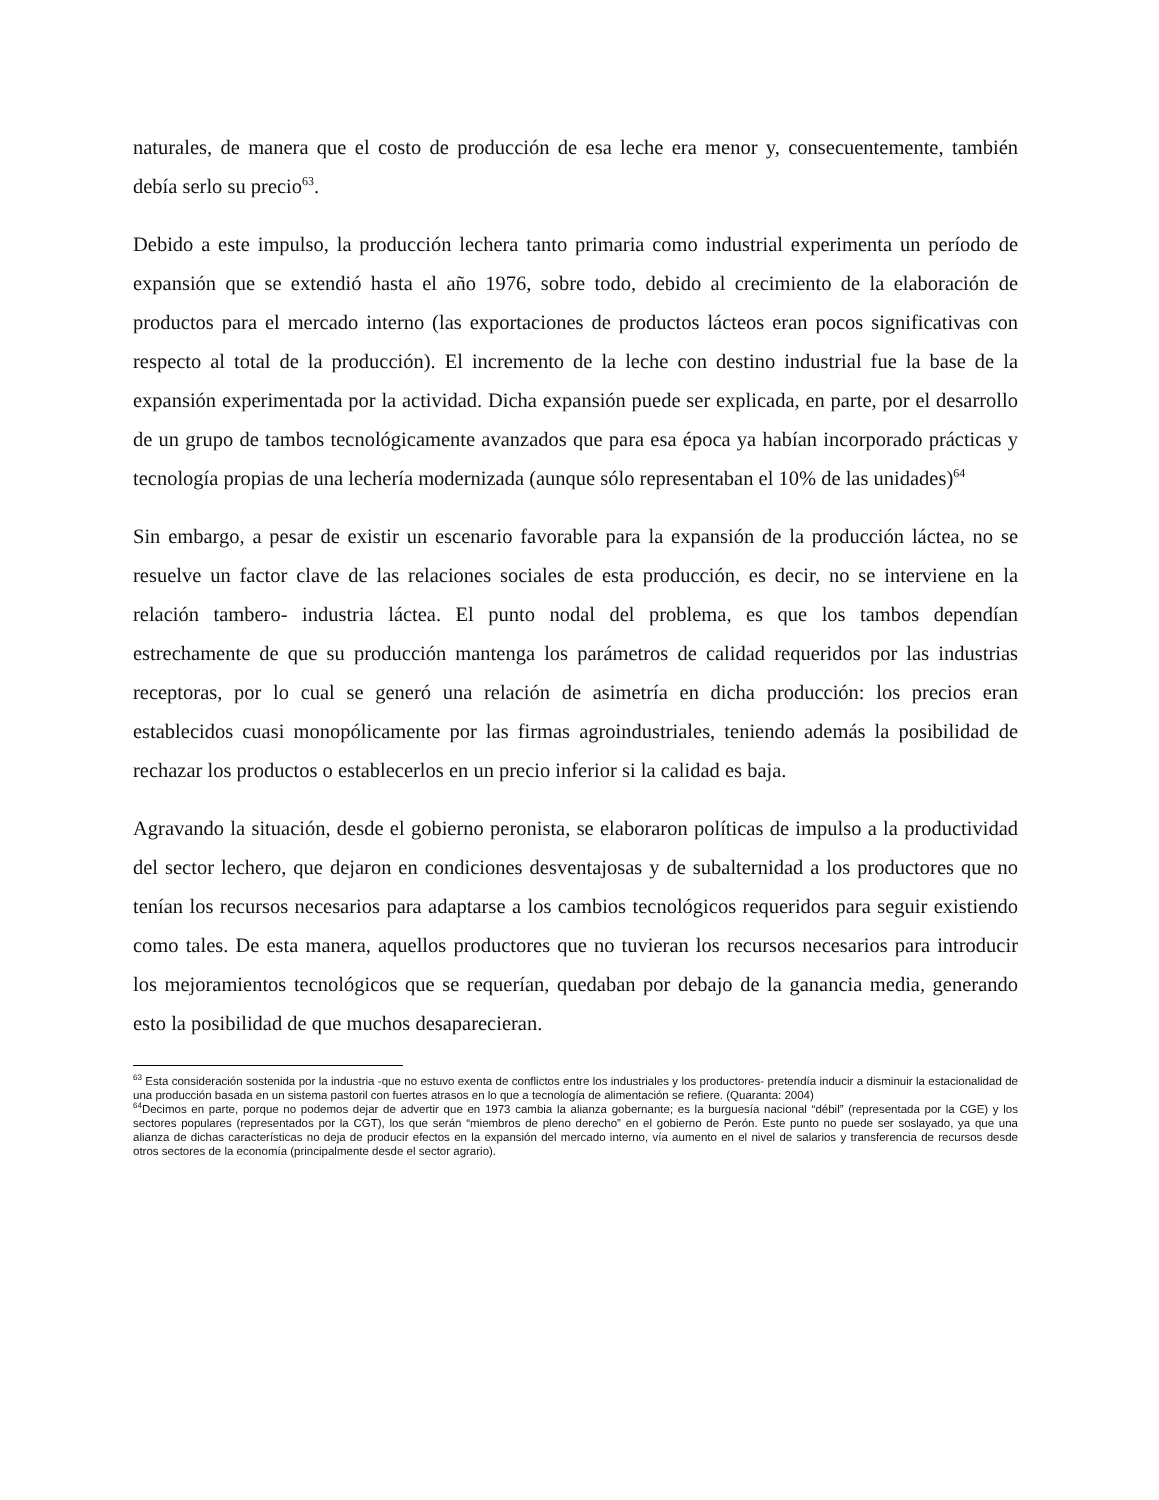naturales, de manera que el costo de producción de esa leche era menor y, consecuentemente, también debía serlo su precio<sup>63</sup>.
Debido a este impulso, la producción lechera tanto primaria como industrial experimenta un período de expansión que se extendió hasta el año 1976, sobre todo, debido al crecimiento de la elaboración de productos para el mercado interno (las exportaciones de productos lácteos eran pocos significativas con respecto al total de la producción). El incremento de la leche con destino industrial fue la base de la expansión experimentada por la actividad. Dicha expansión puede ser explicada, en parte, por el desarrollo de un grupo de tambos tecnológicamente avanzados que para esa época ya habían incorporado prácticas y tecnología propias de una lechería modernizada (aunque sólo representaban el 10% de las unidades)<sup>64</sup>
Sin embargo, a pesar de existir un escenario favorable para la expansión de la producción láctea, no se resuelve un factor clave de las relaciones sociales de esta producción, es decir, no se interviene en la relación tambero- industria láctea. El punto nodal del problema, es que los tambos dependían estrechamente de que su producción mantenga los parámetros de calidad requeridos por las industrias receptoras, por lo cual se generó una relación de asimetría en dicha producción: los precios eran establecidos cuasi monopólicamente por las firmas agroindustriales, teniendo además la posibilidad de rechazar los productos o establecerlos en un precio inferior si la calidad es baja.
Agravando la situación, desde el gobierno peronista, se elaboraron políticas de impulso a la productividad del sector lechero, que dejaron en condiciones desventajosas y de subalternidad a los productores que no tenían los recursos necesarios para adaptarse a los cambios tecnológicos requeridos para seguir existiendo como tales. De esta manera, aquellos productores que no tuvieran los recursos necesarios para introducir los mejoramientos tecnológicos que se requerían, quedaban por debajo de la ganancia media, generando esto la posibilidad de que muchos desaparecieran.
<sup>63</sup> Esta consideración sostenida por la industria -que no estuvo exenta de conflictos entre los industriales y los productores- pretendía inducir a disminuir la estacionalidad de una producción basada en un sistema pastoril con fuertes atrasos en lo que a tecnología de alimentación se refiere. (Quaranta: 2004)
<sup>64</sup> Decimos en parte, porque no podemos dejar de advertir que en 1973 cambia la alianza gobernante; es la burguesía nacional “débil” (representada por la CGE) y los sectores populares (representados por la CGT), los que serán “miembros de pleno derecho” en el gobierno de Perón. Este punto no puede ser soslayado, ya que una alianza de dichas características no deja de producir efectos en la expansión del mercado interno, vía aumento en el nivel de salarios y transferencia de recursos desde otros sectores de la economía (principalmente desde el sector agrario).